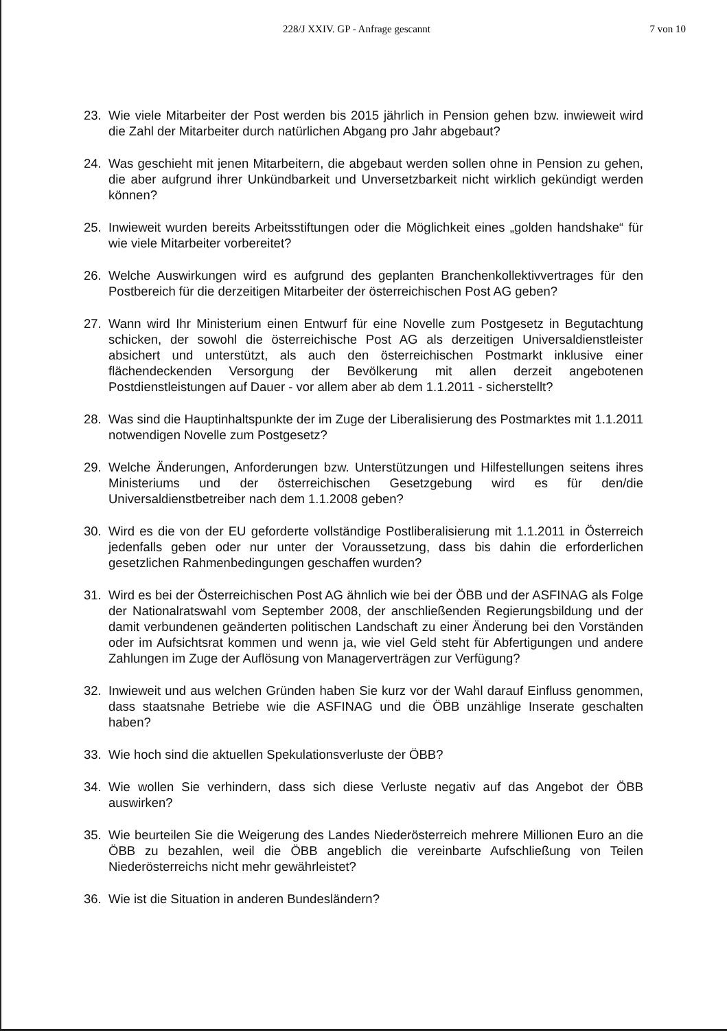228/J XXIV. GP - Anfrage gescannt 7 von 10
23. Wie viele Mitarbeiter der Post werden bis 2015 jährlich in Pension gehen bzw. inwieweit wird die Zahl der Mitarbeiter durch natürlichen Abgang pro Jahr abgebaut?
24. Was geschieht mit jenen Mitarbeitern, die abgebaut werden sollen ohne in Pension zu gehen, die aber aufgrund ihrer Unkündbarkeit und Unversetzbarkeit nicht wirklich gekündigt werden können?
25. Inwieweit wurden bereits Arbeitsstiftungen oder die Möglichkeit eines „golden handshake“ für wie viele Mitarbeiter vorbereitet?
26. Welche Auswirkungen wird es aufgrund des geplanten Branchenkollektivvertrages für den Postbereich für die derzeitigen Mitarbeiter der österreichischen Post AG geben?
27. Wann wird Ihr Ministerium einen Entwurf für eine Novelle zum Postgesetz in Begutachtung schicken, der sowohl die österreichische Post AG als derzeitigen Universaldienstleister absichert und unterstützt, als auch den österreichischen Postmarkt inklusive einer flächendeckenden Versorgung der Bevölkerung mit allen derzeit angebotenen Postdienstleistungen auf Dauer - vor allem aber ab dem 1.1.2011 - sicherstellt?
28. Was sind die Hauptinhaltspunkte der im Zuge der Liberalisierung des Postmarktes mit 1.1.2011 notwendigen Novelle zum Postgesetz?
29. Welche Änderungen, Anforderungen bzw. Unterstützungen und Hilfestellungen seitens ihres Ministeriums und der österreichischen Gesetzgebung wird es für den/die Universaldienstbetreiber nach dem 1.1.2008 geben?
30. Wird es die von der EU geforderte vollständige Postliberalisierung mit 1.1.2011 in Österreich jedenfalls geben oder nur unter der Voraussetzung, dass bis dahin die erforderlichen gesetzlichen Rahmenbedingungen geschaffen wurden?
31. Wird es bei der Österreichischen Post AG ähnlich wie bei der ÖBB und der ASFINAG als Folge der Nationalratswahl vom September 2008, der anschließenden Regierungsbildung und der damit verbundenen geänderten politischen Landschaft zu einer Änderung bei den Vorständen oder im Aufsichtsrat kommen und wenn ja, wie viel Geld steht für Abfertigungen und andere Zahlungen im Zuge der Auflösung von Managerverträgen zur Verfügung?
32. Inwieweit und aus welchen Gründen haben Sie kurz vor der Wahl darauf Einfluss genommen, dass staatsnahe Betriebe wie die ASFINAG und die ÖBB unzählige Inserate geschalten haben?
33. Wie hoch sind die aktuellen Spekulationsverluste der ÖBB?
34. Wie wollen Sie verhindern, dass sich diese Verluste negativ auf das Angebot der ÖBB auswirken?
35. Wie beurteilen Sie die Weigerung des Landes Niederösterreich mehrere Millionen Euro an die ÖBB zu bezahlen, weil die ÖBB angeblich die vereinbarte Aufschließung von Teilen Niederösterreichs nicht mehr gewährleistet?
36. Wie ist die Situation in anderen Bundesländern?